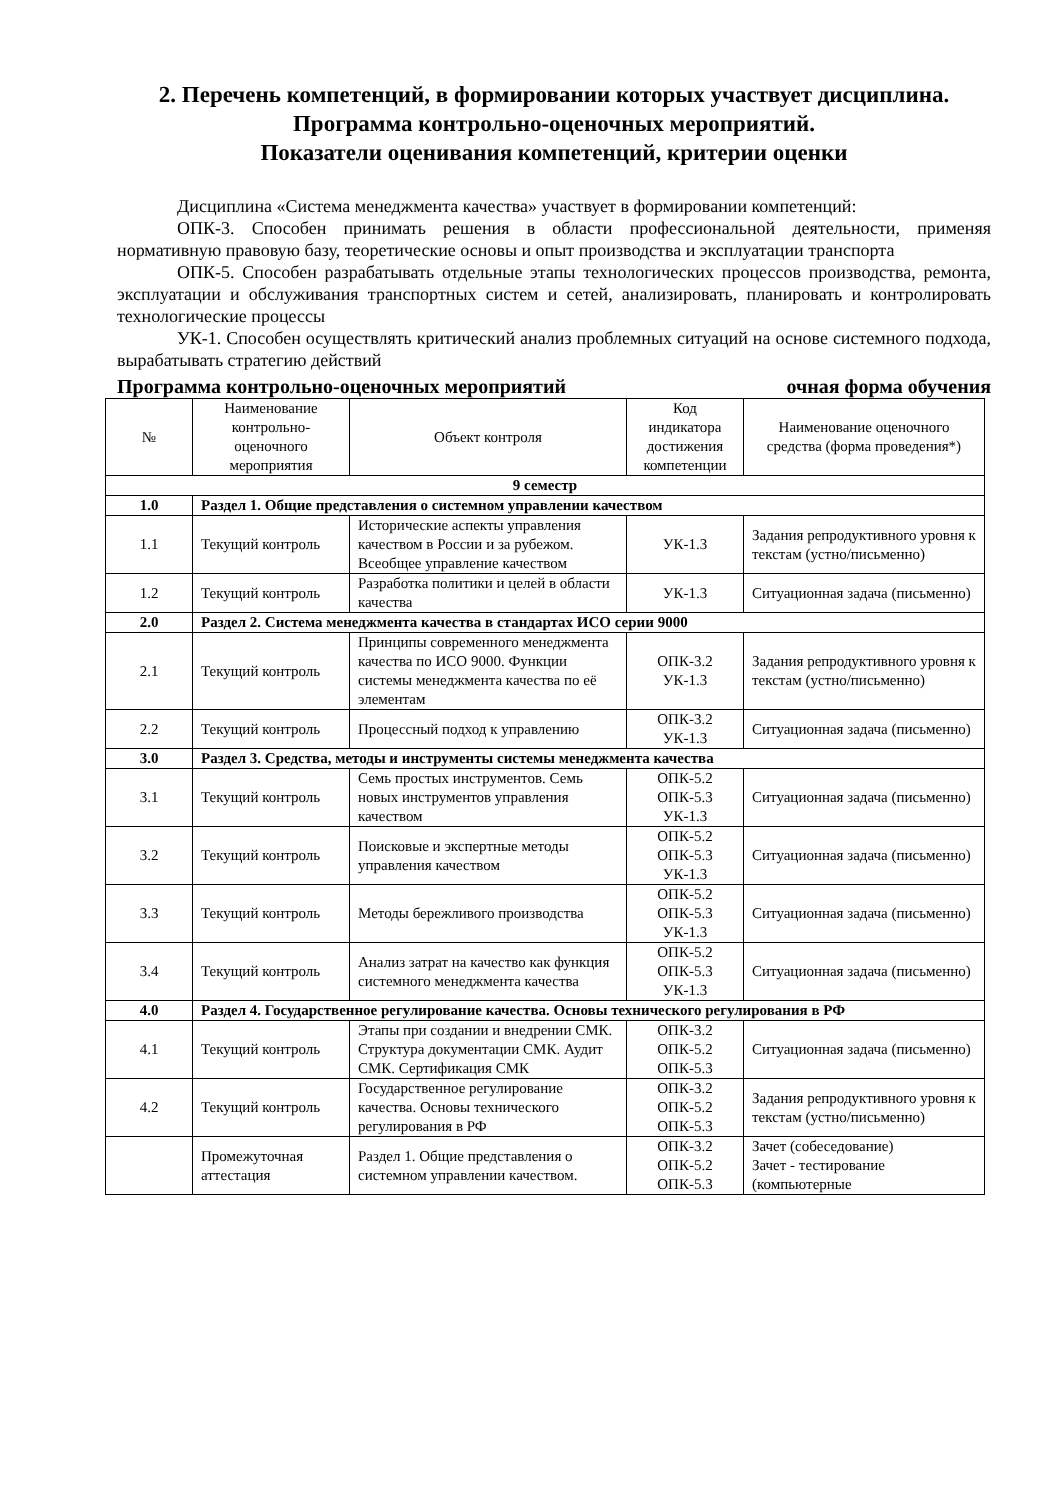2. Перечень компетенций, в формировании которых участвует дисциплина.
Программа контрольно-оценочных мероприятий.
Показатели оценивания компетенций, критерии оценки
Дисциплина «Система менеджмента качества» участвует в формировании компетенций:
ОПК-3. Способен принимать решения в области профессиональной деятельности, применяя нормативную правовую базу, теоретические основы и опыт производства и эксплуатации транспорта
ОПК-5. Способен разрабатывать отдельные этапы технологических процессов производства, ремонта, эксплуатации и обслуживания транспортных систем и сетей, анализировать, планировать и контролировать технологические процессы
УК-1. Способен осуществлять критический анализ проблемных ситуаций на основе системного подхода, вырабатывать стратегию действий
Программа контрольно-оценочных мероприятий очная форма обучения
| № | Наименование контрольно-оценочного мероприятия | Объект контроля | Код индикатора достижения компетенции | Наименование оценочного средства (форма проведения*) |
| --- | --- | --- | --- | --- |
| 9 семестр | | | | |
| 1.0 | Раздел 1. Общие представления о системном управлении качеством | | | |
| 1.1 | Текущий контроль | Исторические аспекты управления качеством в России и за рубежом. Всеобщее управление качеством | УК-1.3 | Задания репродуктивного уровня к текстам (устно/письменно) |
| 1.2 | Текущий контроль | Разработка политики и целей в области качества | УК-1.3 | Ситуационная задача (письменно) |
| 2.0 | Раздел 2. Система менеджмента качества в стандартах ИСО серии 9000 | | | |
| 2.1 | Текущий контроль | Принципы современного менеджмента качества по ИСО 9000. Функции системы менеджмента качества по её элементам | ОПК-3.2 УК-1.3 | Задания репродуктивного уровня к текстам (устно/письменно) |
| 2.2 | Текущий контроль | Процессный подход к управлению | ОПК-3.2 УК-1.3 | Ситуационная задача (письменно) |
| 3.0 | Раздел 3. Средства, методы и инструменты системы менеджмента качества | | | |
| 3.1 | Текущий контроль | Семь простых инструментов. Семь новых инструментов управления качеством | ОПК-5.2 ОПК-5.3 УК-1.3 | Ситуационная задача (письменно) |
| 3.2 | Текущий контроль | Поисковые и экспертные методы управления качеством | ОПК-5.2 ОПК-5.3 УК-1.3 | Ситуационная задача (письменно) |
| 3.3 | Текущий контроль | Методы бережливого производства | ОПК-5.2 ОПК-5.3 УК-1.3 | Ситуационная задача (письменно) |
| 3.4 | Текущий контроль | Анализ затрат на качество как функция системного менеджмента качества | ОПК-5.2 ОПК-5.3 УК-1.3 | Ситуационная задача (письменно) |
| 4.0 | Раздел 4. Государственное регулирование качества. Основы технического регулирования в РФ | | | |
| 4.1 | Текущий контроль | Этапы при создании и внедрении СМК. Структура документации СМК. Аудит СМК. Сертификация СМК | ОПК-3.2 ОПК-5.2 ОПК-5.3 | Ситуационная задача (письменно) |
| 4.2 | Текущий контроль | Государственное регулирование качества. Основы технического регулирования в РФ | ОПК-3.2 ОПК-5.2 ОПК-5.3 | Задания репродуктивного уровня к текстам (устно/письменно) |
| | Промежуточная аттестация | Раздел 1. Общие представления о системном управлении качеством. | ОПК-3.2 ОПК-5.2 ОПК-5.3 | Зачет (собеседование) Зачет - тестирование (компьютерные |